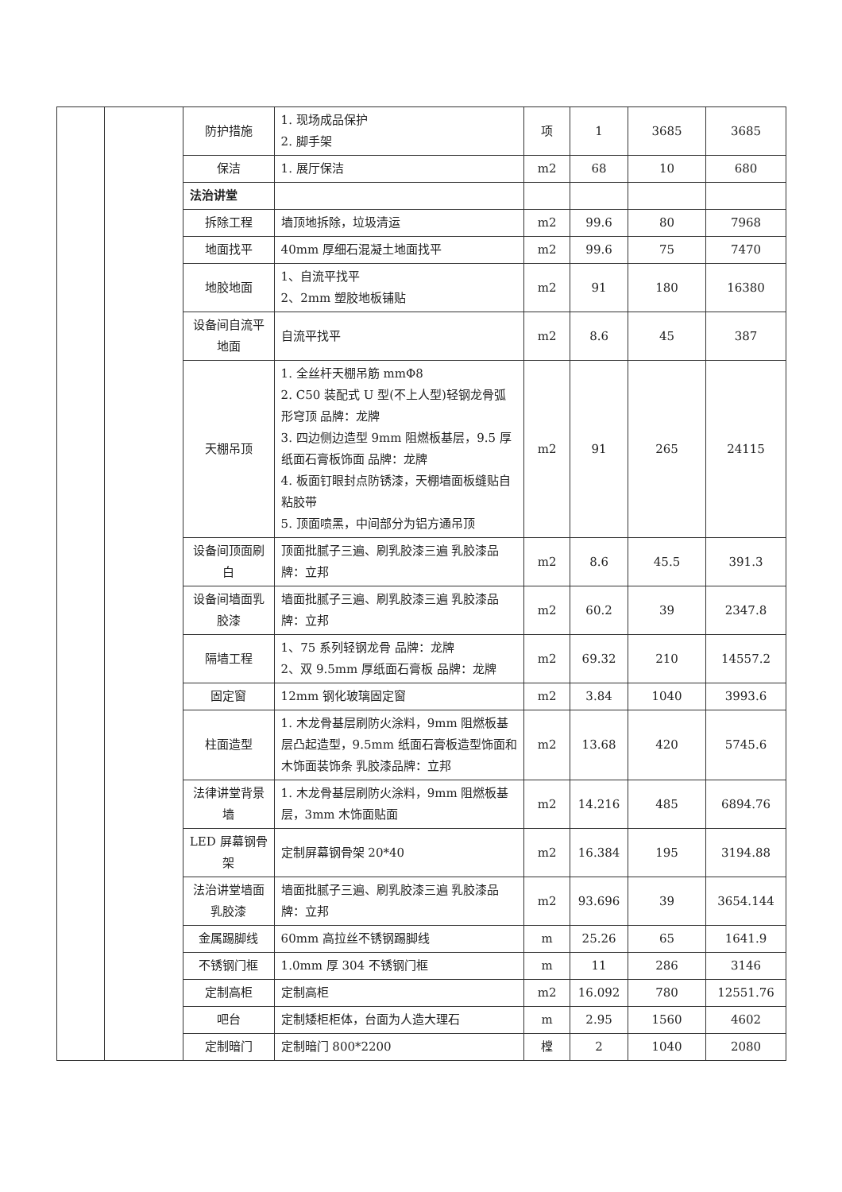| | | 防护措施 | 1. 现场成品保护 2. 脚手架 | 项 | 1 | 3685 | 3685 |
| | | 保洁 | 1. 展厅保洁 | m2 | 68 | 10 | 680 |
| | | 法治讲堂 | | | | | |
| | | 拆除工程 | 墙顶地拆除，垃圾清运 | m2 | 99.6 | 80 | 7968 |
| | | 地面找平 | 40mm 厚细石混凝土地面找平 | m2 | 99.6 | 75 | 7470 |
| | | 地胶地面 | 1、自流平找平 2、2mm 塑胶地板铺贴 | m2 | 91 | 180 | 16380 |
| | | 设备间自流平地面 | 自流平找平 | m2 | 8.6 | 45 | 387 |
| | | 天棚吊顶 | 1. 全丝杆天棚吊筋 mmΦ8 2. C50 装配式 U 型(不上人型)轻钢龙骨弧形穹顶 品牌：龙牌 3. 四边侧边造型 9mm 阻燃板基层，9.5 厚纸面石膏板饰面 品牌：龙牌 4. 板面钉眼封点防锈漆，天棚墙面板缝贴自粘胶带 5. 顶面喷黑，中间部分为铝方通吊顶 | m2 | 91 | 265 | 24115 |
| | | 设备间顶面刷白 | 顶面批腻子三遍、刷乳胶漆三遍 乳胶漆品牌：立邦 | m2 | 8.6 | 45.5 | 391.3 |
| | | 设备间墙面乳胶漆 | 墙面批腻子三遍、刷乳胶漆三遍 乳胶漆品牌：立邦 | m2 | 60.2 | 39 | 2347.8 |
| | | 隔墙工程 | 1、75 系列轻钢龙骨 品牌：龙牌 2、双 9.5mm 厚纸面石膏板 品牌：龙牌 | m2 | 69.32 | 210 | 14557.2 |
| | | 固定窗 | 12mm 钢化玻璃固定窗 | m2 | 3.84 | 1040 | 3993.6 |
| | | 柱面造型 | 1. 木龙骨基层刷防火涂料，9mm 阻燃板基层凸起造型，9.5mm 纸面石膏板造型饰面和木饰面装饰条 乳胶漆品牌：立邦 | m2 | 13.68 | 420 | 5745.6 |
| | | 法律讲堂背景墙 | 1. 木龙骨基层刷防火涂料，9mm 阻燃板基层，3mm 木饰面贴面 | m2 | 14.216 | 485 | 6894.76 |
| | | LED 屏幕钢骨架 | 定制屏幕钢骨架 20*40 | m2 | 16.384 | 195 | 3194.88 |
| | | 法治讲堂墙面乳胶漆 | 墙面批腻子三遍、刷乳胶漆三遍 乳胶漆品牌：立邦 | m2 | 93.696 | 39 | 3654.144 |
| | | 金属踢脚线 | 60mm 高拉丝不锈钢踢脚线 | m | 25.26 | 65 | 1641.9 |
| | | 不锈钢门框 | 1.0mm 厚 304 不锈钢门框 | m | 11 | 286 | 3146 |
| | | 定制高柜 | 定制高柜 | m2 | 16.092 | 780 | 12551.76 |
| | | 吧台 | 定制矮柜柜体，台面为人造大理石 | m | 2.95 | 1560 | 4602 |
| | | 定制暗门 | 定制暗门 800*2200 | 樘 | 2 | 1040 | 2080 |